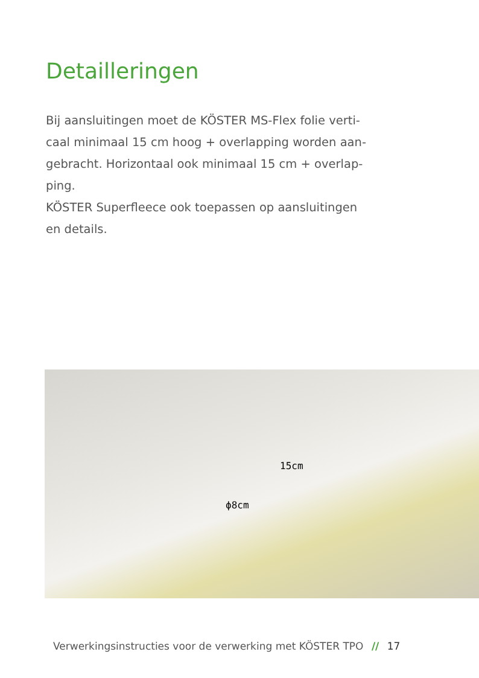Detailleringen
Bij aansluitingen moet de KÖSTER MS-Flex folie verti-
caal minimaal 15 cm hoog + overlapping worden aan-
gebracht. Horizontaal ook minimaal 15 cm + overlap-
ping.
KÖSTER Superfleece ook toepassen op aansluitingen
en details.
15cm
ϕ8cm
Verwerkingsinstructies voor de verwerking met KÖSTER TPO // 17